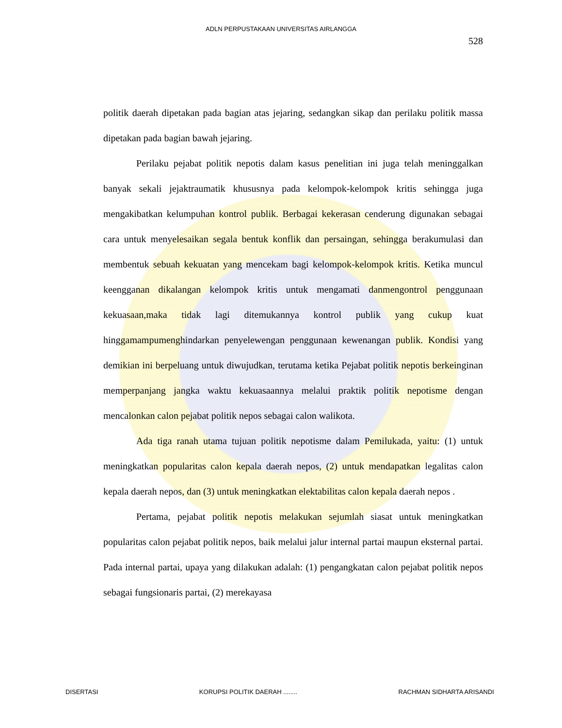ADLN PERPUSTAKAAN UNIVERSITAS AIRLANGGA
528
politik daerah dipetakan pada bagian atas jejaring, sedangkan sikap dan perilaku politik massa dipetakan pada bagian bawah jejaring.
Perilaku pejabat politik nepotis dalam kasus penelitian ini juga telah meninggalkan banyak sekali jejaktraumatik khususnya pada kelompok-kelompok kritis sehingga juga mengakibatkan kelumpuhan kontrol publik. Berbagai kekerasan cenderung digunakan sebagai cara untuk menyelesaikan segala bentuk konflik dan persaingan, sehingga berakumulasi dan membentuk sebuah kekuatan yang mencekam bagi kelompok-kelompok kritis. Ketika muncul keengganan dikalangan kelompok kritis untuk mengamati danmengontrol penggunaan kekuasaan,maka tidak lagi ditemukannya kontrol publik yang cukup kuat hinggamampumenghindarkan penyelewengan penggunaan kewenangan publik. Kondisi yang demikian ini berpeluang untuk diwujudkan, terutama ketika Pejabat politik nepotis berkeinginan memperpanjang jangka waktu kekuasaannya melalui praktik politik nepotisme dengan mencalonkan calon pejabat politik nepos sebagai calon walikota.
Ada tiga ranah utama tujuan politik nepotisme dalam Pemilukada, yaitu: (1) untuk meningkatkan popularitas calon kepala daerah nepos, (2) untuk mendapatkan legalitas calon kepala daerah nepos, dan (3) untuk meningkatkan elektabilitas calon kepala daerah nepos .
Pertama, pejabat politik nepotis melakukan sejumlah siasat untuk meningkatkan popularitas calon pejabat politik nepos, baik melalui jalur internal partai maupun eksternal partai. Pada internal partai, upaya yang dilakukan adalah: (1) pengangkatan calon pejabat politik nepos sebagai fungsionaris partai, (2) merekayasa
DISERTASI KORUPSI POLITIK DAERAH ........ RACHMAN SIDHARTA ARISANDI